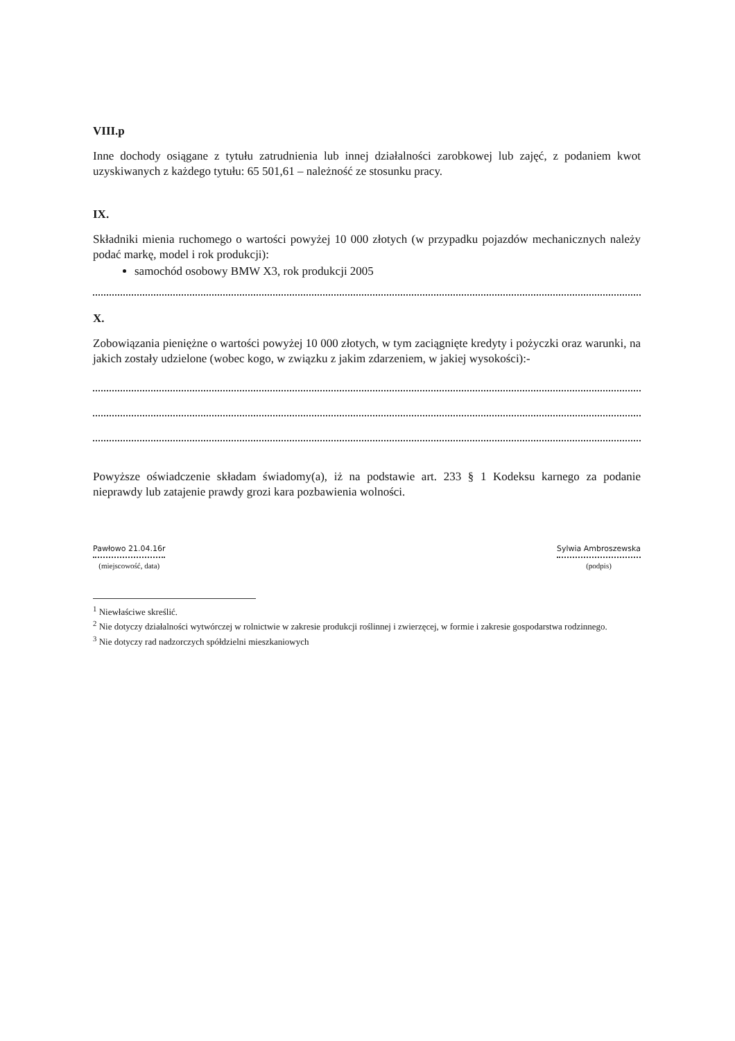VIII.p
Inne dochody osiągane z tytułu zatrudnienia lub innej działalności zarobkowej lub zajęć, z podaniem kwot uzyskiwanych z każdego tytułu: 65 501,61 – należność ze stosunku pracy.
IX.
Składniki mienia ruchomego o wartości powyżej 10 000 złotych (w przypadku pojazdów mechanicznych należy podać markę, model i rok produkcji):
samochód osobowy BMW X3, rok produkcji 2005
X.
Zobowiązania pieniężne o wartości powyżej 10 000 złotych, w tym zaciągnięte kredyty i pożyczki oraz warunki, na jakich zostały udzielone (wobec kogo, w związku z jakim zdarzeniem, w jakiej wysokości):-
Powyższe oświadczenie składam świadomy(a), iż na podstawie art. 233 § 1 Kodeksu karnego za podanie nieprawdy lub zatajenie prawdy grozi kara pozbawienia wolności.
Pawłowo 21.04.16r
(miejscowość, data)
Sylwia Ambroszewska
(podpis)
<sup>1</sup> Niewłaściwe skreślić.
<sup>2</sup> Nie dotyczy działalności wytwórczej w rolnictwie w zakresie produkcji roślinnej i zwierzęcej, w formie i zakresie gospodarstwa rodzinnego.
<sup>3</sup> Nie dotyczy rad nadzorczych spółdzielni mieszkaniowych